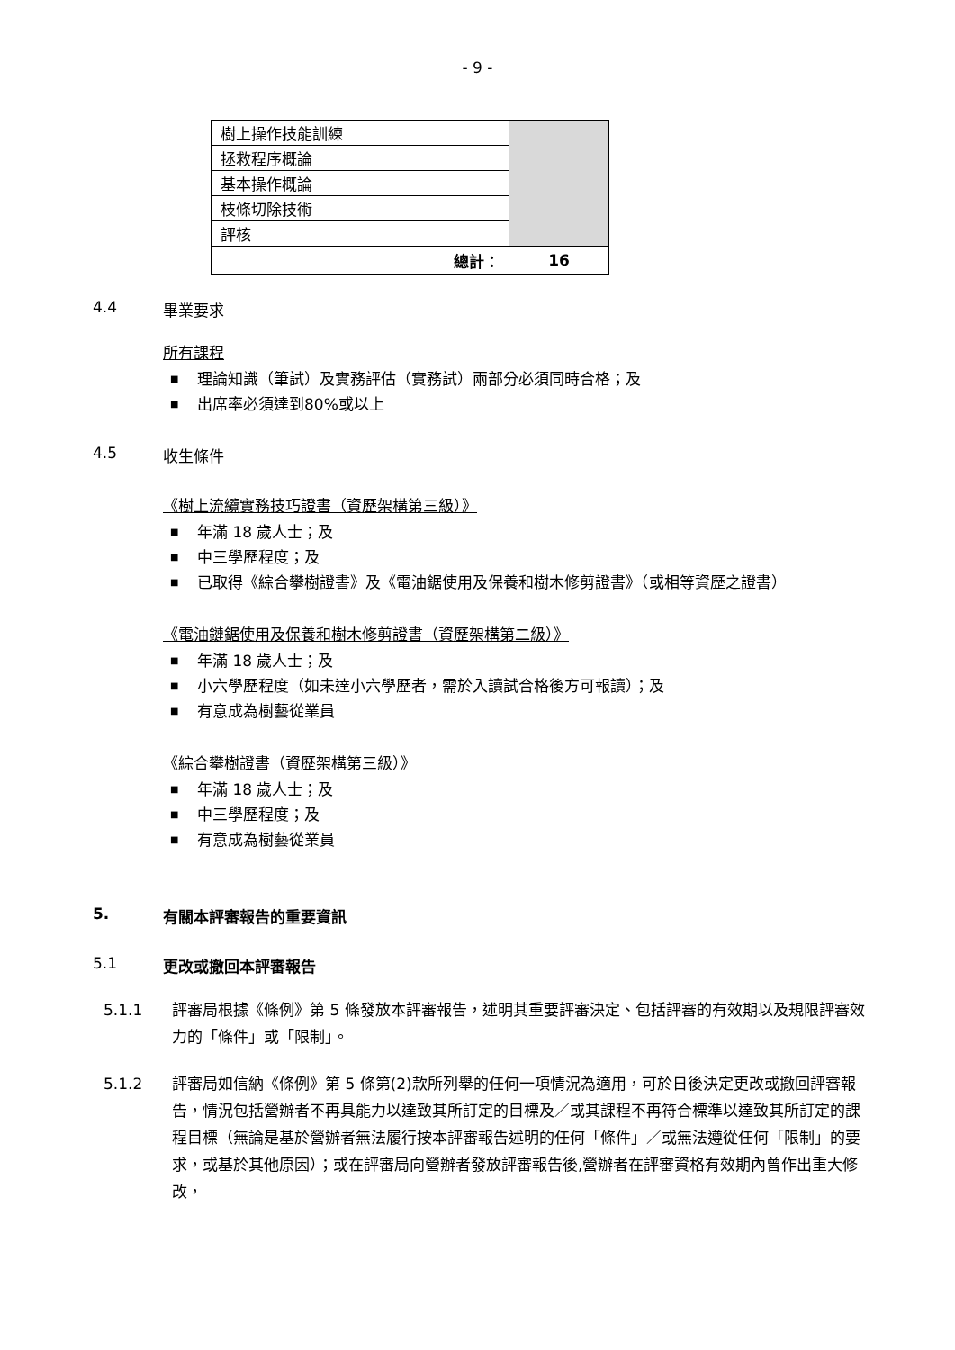- 9 -
| 樹上操作技能訓練 | |
| 拯救程序概論 | |
| 基本操作概論 | |
| 枝條切除技術 | |
| 評核 | |
| 總計： | 16 |
4.4 畢業要求
所有課程
■ 理論知識（筆試）及實務評估（實務試）兩部分必須同時合格；及
■ 出席率必須達到80%或以上
4.5 收生條件
《樹上流纜實務技巧證書（資歷架構第三級）》
■ 年滿 18 歲人士；及
■ 中三學歷程度；及
■ 已取得《綜合攀樹證書》及《電油鋸使用及保養和樹木修剪證書》（或相等資歷之證書）
《電油鏈鋸使用及保養和樹木修剪證書（資歷架構第二級）》
■ 年滿 18 歲人士；及
■ 小六學歷程度（如未達小六學歷者，需於入讀試合格後方可報讀）；及
■ 有意成為樹藝從業員
《綜合攀樹證書（資歷架構第三級）》
■ 年滿 18 歲人士；及
■ 中三學歷程度；及
■ 有意成為樹藝從業員
5. 有關本評審報告的重要資訊
5.1 更改或撤回本評審報告
5.1.1 評審局根據《條例》第 5 條發放本評審報告，述明其重要評審決定、包括評審的有效期以及規限評審效力的「條件」或「限制」。
5.1.2 評審局如信納《條例》第 5 條第(2)款所列舉的任何一項情況為適用，可於日後決定更改或撤回評審報告，情況包括營辦者不再具能力以達致其所訂定的目標及／或其課程不再符合標準以達致其所訂定的課程目標（無論是基於營辦者無法履行按本評審報告述明的任何「條件」／或無法遵從任何「限制」的要求，或基於其他原因）；或在評審局向營辦者發放評審報告後,營辦者在評審資格有效期內曾作出重大修改，